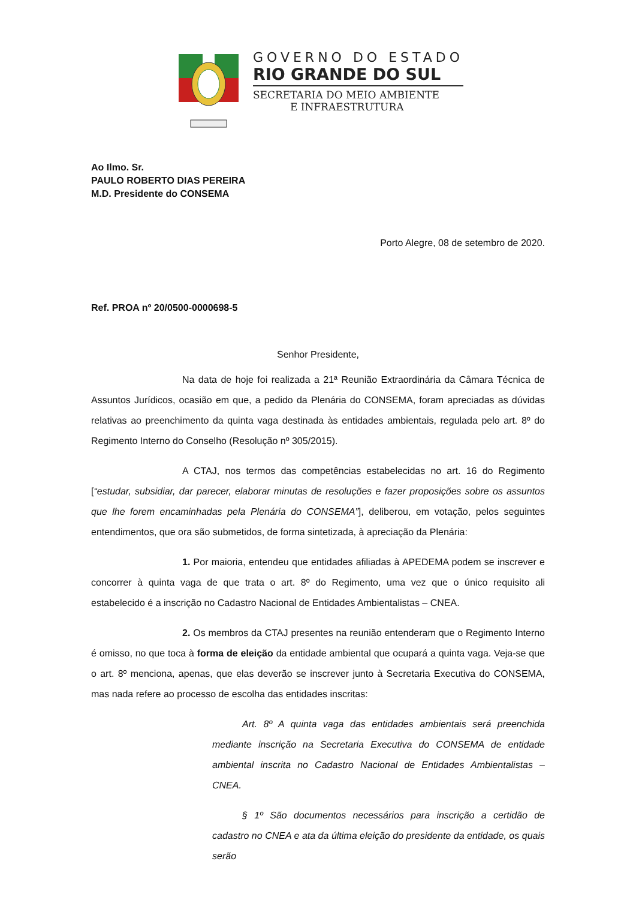GOVERNO DO ESTADO
RIO GRANDE DO SUL
SECRETARIA DO MEIO AMBIENTE
E INFRAESTRUTURA
Ao Ilmo. Sr.
PAULO ROBERTO DIAS PEREIRA
M.D. Presidente do CONSEMA
Porto Alegre, 08 de setembro de 2020.
Ref. PROA nº 20/0500-0000698-5
Senhor Presidente,
Na data de hoje foi realizada a 21ª Reunião Extraordinária da Câmara Técnica de Assuntos Jurídicos, ocasião em que, a pedido da Plenária do CONSEMA, foram apreciadas as dúvidas relativas ao preenchimento da quinta vaga destinada às entidades ambientais, regulada pelo art. 8º do Regimento Interno do Conselho (Resolução nº 305/2015).
A CTAJ, nos termos das competências estabelecidas no art. 16 do Regimento [“estudar, subsidiar, dar parecer, elaborar minutas de resoluções e fazer proposições sobre os assuntos que lhe forem encaminhadas pela Plenária do CONSEMA”], deliberou, em votação, pelos seguintes entendimentos, que ora são submetidos, de forma sintetizada, à apreciação da Plenária:
1. Por maioria, entendeu que entidades afiliadas à APEDEMA podem se inscrever e concorrer à quinta vaga de que trata o art. 8º do Regimento, uma vez que o único requisito ali estabelecido é a inscrição no Cadastro Nacional de Entidades Ambientalistas – CNEA.
2. Os membros da CTAJ presentes na reunião entenderam que o Regimento Interno é omisso, no que toca à forma de eleição da entidade ambiental que ocupará a quinta vaga. Veja-se que o art. 8º menciona, apenas, que elas deverão se inscrever junto à Secretaria Executiva do CONSEMA, mas nada refere ao processo de escolha das entidades inscritas:
Art. 8º A quinta vaga das entidades ambientais será preenchida mediante inscrição na Secretaria Executiva do CONSEMA de entidade ambiental inscrita no Cadastro Nacional de Entidades Ambientalistas – CNEA.
§ 1º São documentos necessários para inscrição a certidão de cadastro no CNEA e ata da última eleição do presidente da entidade, os quais serão